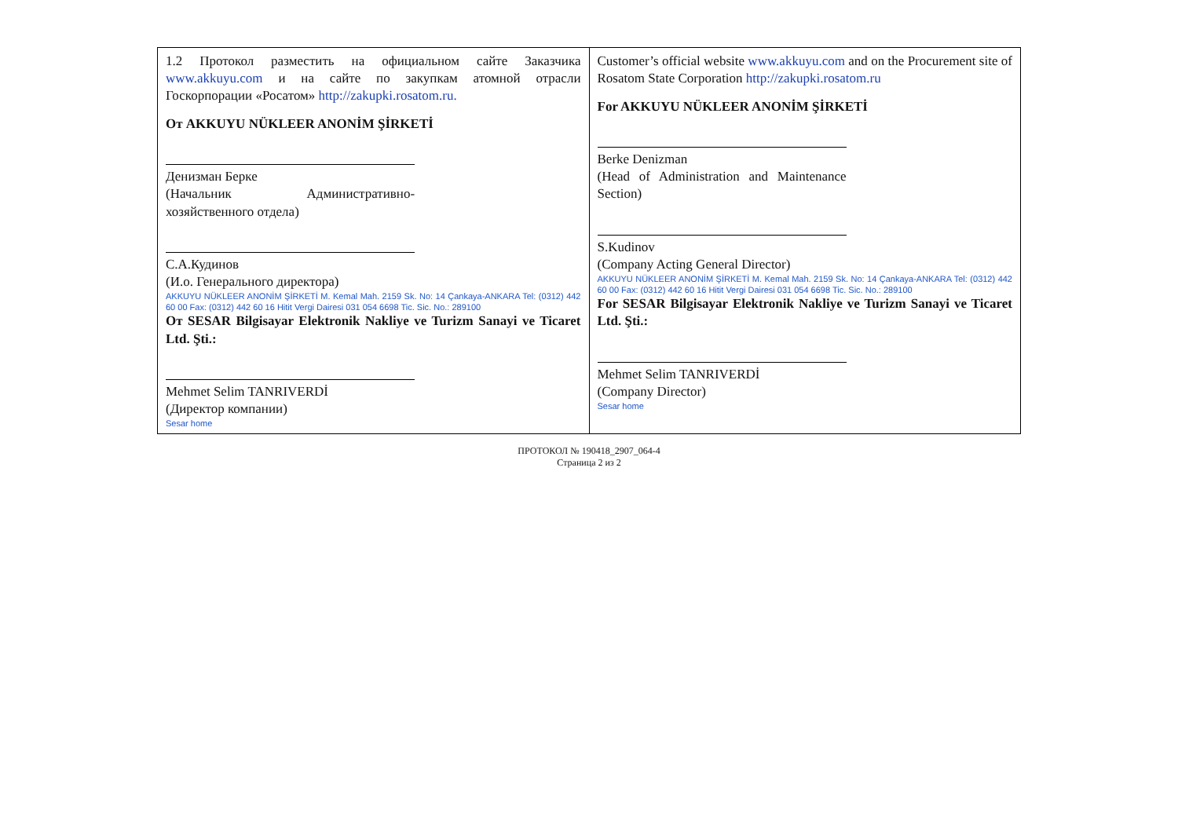| 1.2 Протокол разместить на официальном сайте Заказчика www.akkuyu.com и на сайте по закупкам атомной отрасли Госкорпорации «Росатом» http://zakupki.rosatom.ru. От AKKUYU NÜKLEER ANONİM ŞİRKETİ Денизман Берке (Начальник Административно-хозяйственного отдела) С.А.Кудинов (И.о. Генерального директора) AKKUYU NÜKLEER ANONİM ŞİRKETİ M. Kemal Mah. 2159 Sk. No: 14 Çankaya-ANKARA Tel: (0312) 442 60 00 Fax: (0312) 442 60 16 Hitit Vergi Dairesi 031 054 6698 Tic. Sic. No.: 289100 От SESAR Bilgisayar Elektronik Nakliye ve Turizm Sanayi ve Ticaret Ltd. Şti.: Mehmet Selim TANRIVERDİ (Директор компании) Sesar home | Customer’s official website www.akkuyu.com and on the Procurement site of Rosatom State Corporation http://zakupki.rosatom.ru For AKKUYU NÜKLEER ANONİM ŞİRKETİ Berke Denizman (Head of Administration and Maintenance Section) S.Kudinov (Company Acting General Director) AKKUYU NÜKLEER ANONİM ŞİRKETİ M. Kemal Mah. 2159 Sk. No: 14 Çankaya-ANKARA Tel: (0312) 442 60 00 Fax: (0312) 442 60 16 Hitit Vergi Dairesi 031 054 6698 Tic. Sic. No.: 289100 For SESAR Bilgisayar Elektronik Nakliye ve Turizm Sanayi ve Ticaret Ltd. Şti.: Mehmet Selim TANRIVERDİ (Company Director) Sesar home |
ПРОТОКОЛ № 190418_2907_064-4
Страница 2 из 2